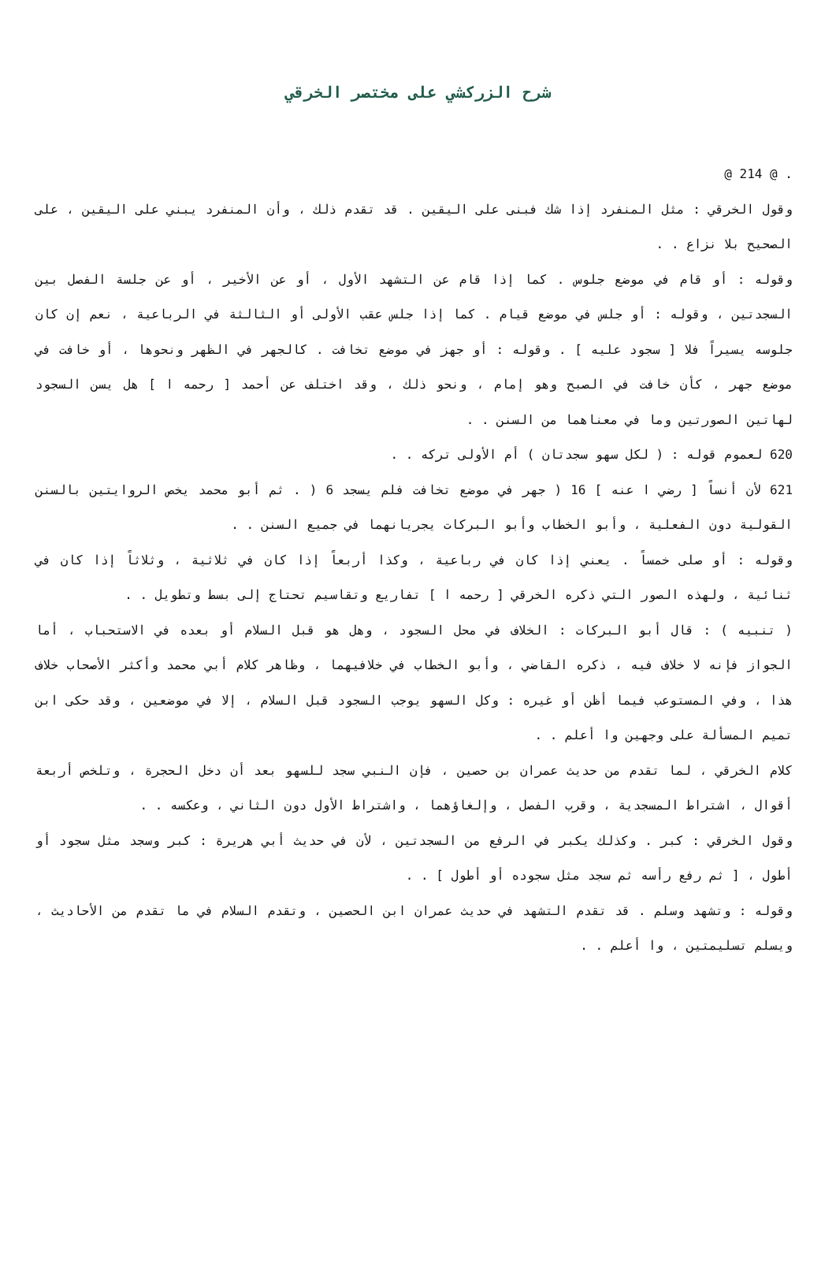شرح الزركشي على مختصر الخرقي
. @ 214 @
وقول الخرقي : مثل المنفرد إذا شك فبنى على اليقين . قد تقدم ذلك ، وأن المنفرد يبني على اليقين ، على الصحيح بلا نزاع . .
وقوله : أو قام في موضع جلوس . كما إذا قام عن التشهد الأول ، أو عن الأخير ، أو عن جلسة الفصل بين السجدتين ، وقوله : أو جلس في موضع قيام . كما إذا جلس عقب الأولى أو الثالثة في الرباعية ، نعم إن كان جلوسه يسيراً فلا [ سجود عليه ] . وقوله : أو جهز في موضع تخافت . كالجهر في الظهر ونحوها ، أو خافت في موضع جهر ، كأن خافت في الصبح وهو إمام ، ونحو ذلك ، وقد اختلف عن أحمد [ رحمه ا ] هل يسن السجود لهاتين الصورتين وما في معناهما من السنن . .
620 لعموم قوله : ( لكل سهو سجدتان ) أم الأولى تركه . .
621 لأن أنساً [ رضي ا عنه ] 16 ( جهر في موضع تخافت فلم يسجد 6 ( . ثم أبو محمد يخص الروايتين بالسنن القولية دون الفعلية ، وأبو الخطاب وأبو البركات يجريانهما في جميع السنن . .
وقوله : أو صلى خمساً . يعني إذا كان في رباعية ، وكذا أربعاً إذا كان في ثلاثية ، وثلاثاً إذا كان في ثنائية ، ولهذه الصور التي ذكره الخرقي [ رحمه ا ] تفاريع وتقاسيم تحتاج إلى بسط وتطويل . .
( تنبيه ) : قال أبو البركات : الخلاف في محل السجود ، وهل هو قبل السلام أو بعده في الاستحباب ، أما الجواز فإنه لا خلاف فيه ، ذكره القاضي ، وأبو الخطاب في خلافيهما ، وظاهر كلام أبي محمد وأكثر الأصحاب خلاف هذا ، وفي المستوعب فيما أظن أو غيره : وكل السهو يوجب السجود قبل السلام ، إلا في موضعين ، وقد حكى ابن تميم المسألة على وجهين وا أعلم . .
كلام الخرقي ، لما تقدم من حديث عمران بن حصين ، فإن النبي سجد للسهو بعد أن دخل الحجرة ، وتلخص أربعة أقوال ، اشتراط المسجدية ، وقرب الفصل ، وإلغاؤهما ، واشتراط الأول دون الثاني ، وعكسه . .
وقول الخرقي : كبر . وكذلك يكبر في الرفع من السجدتين ، لأن في حديث أبي هريرة : كبر وسجد مثل سجود أو أطول ، [ ثم رفع رأسه ثم سجد مثل سجوده أو أطول ] . .
وقوله : وتشهد وسلم . قد تقدم التشهد في حديث عمران ابن الحصين ، وتقدم السلام في ما تقدم من الأحاديث ، ويسلم تسليمتين ، وا أعلم . .